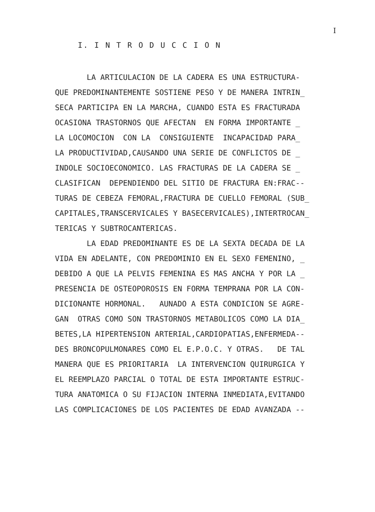I
I. I N T R O D U C C I O N
LA ARTICULACION DE LA CADERA ES UNA ESTRUCTURA- QUE PREDOMINANTEMENTE SOSTIENE PESO Y DE MANERA INTRIN_ SECA PARTICIPA EN LA MARCHA, CUANDO ESTA ES FRACTURADA OCASIONA TRASTORNOS QUE AFECTAN EN FORMA IMPORTANTE _ LA LOCOMOCION CON LA CONSIGUIENTE INCAPACIDAD PARA_ LA PRODUCTIVIDAD,CAUSANDO UNA SERIE DE CONFLICTOS DE _ INDOLE SOCIOECONOMICO. LAS FRACTURAS DE LA CADERA SE _ CLASIFICAN DEPENDIENDO DEL SITIO DE FRACTURA EN:FRAC-- TURAS DE CEBEZA FEMORAL,FRACTURA DE CUELLO FEMORAL (SUB_ CAPITALES,TRANSCERVICALES Y BASECERVICALES),INTERTROCAN_ TERICAS Y SUBTROCANTERICAS. LA EDAD PREDOMINANTE ES DE LA SEXTA DECADA DE LA VIDA EN ADELANTE, CON PREDOMINIO EN EL SEXO FEMENINO, _ DEBIDO A QUE LA PELVIS FEMENINA ES MAS ANCHA Y POR LA _ PRESENCIA DE OSTEOPOROSIS EN FORMA TEMPRANA POR LA CON- DICIONANTE HORMONAL. AUNADO A ESTA CONDICION SE AGRE- GAN OTRAS COMO SON TRASTORNOS METABOLICOS COMO LA DIA_ BETES,LA HIPERTENSION ARTERIAL,CARDIOPATIAS,ENFERMEDA-- DES BRONCOPULMONARES COMO EL E.P.O.C. Y OTRAS. DE TAL MANERA QUE ES PRIORITARIA LA INTERVENCION QUIRURGICA Y EL REEMPLAZO PARCIAL O TOTAL DE ESTA IMPORTANTE ESTRUC- TURA ANATOMICA O SU FIJACION INTERNA INMEDIATA,EVITANDO LAS COMPLICACIONES DE LOS PACIENTES DE EDAD AVANZADA --